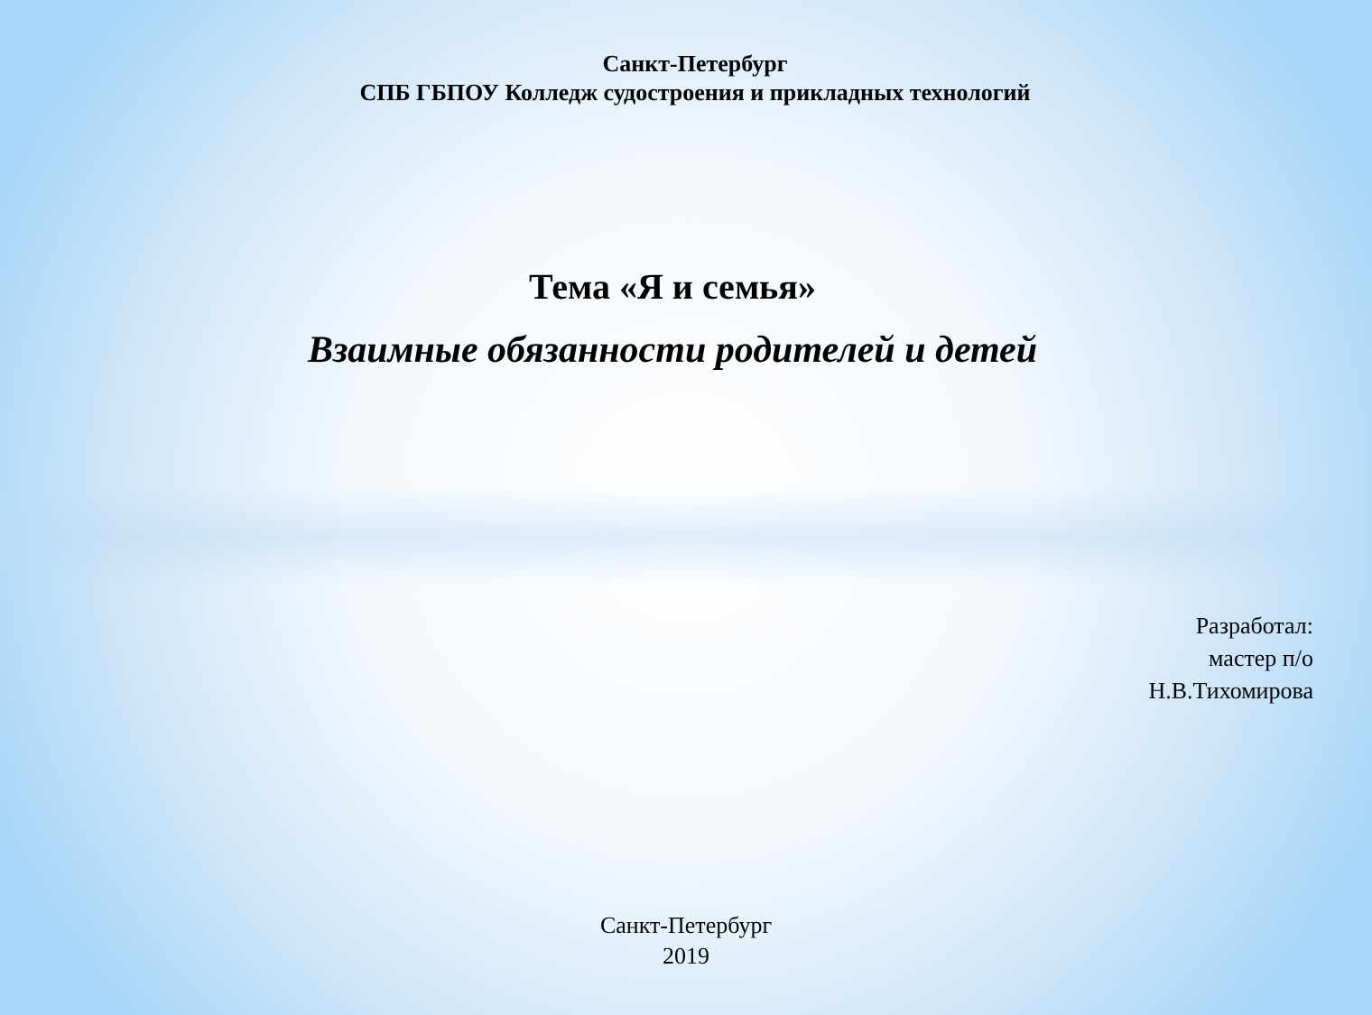Санкт-Петербург
СПБ ГБПОУ Колледж судостроения и прикладных технологий
Тема «Я и семья»
Взаимные обязанности родителей и детей
Разработал:
мастер п/о
Н.В.Тихомирова
Санкт-Петербург
2019